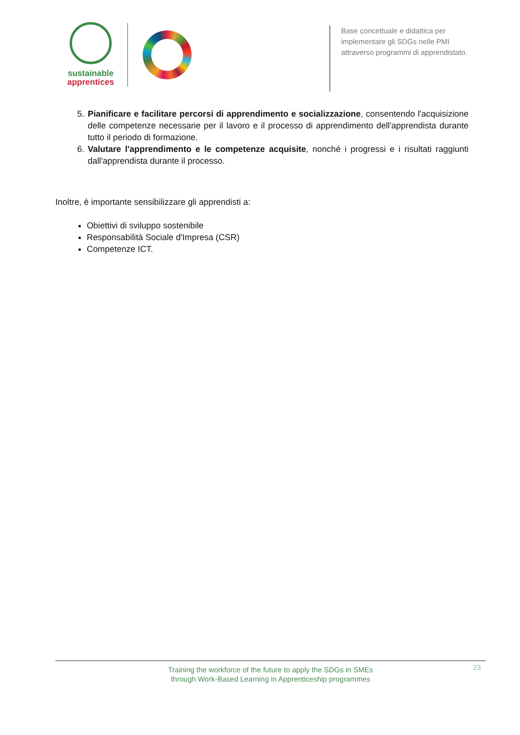sustainable
apprentices
Base concettuale e didattica per implementare gli SDGs nelle PMI attraverso programmi di apprendistato.
5. Pianificare e facilitare percorsi di apprendimento e socializzazione, consentendo l'acquisizione delle competenze necessarie per il lavoro e il processo di apprendimento dell'apprendista durante tutto il periodo di formazione.
6. Valutare l'apprendimento e le competenze acquisite, nonché i progressi e i risultati raggiunti dall'apprendista durante il processo.
Inoltre, è importante sensibilizzare gli apprendisti a:
Obiettivi di sviluppo sostenibile
Responsabilità Sociale d'Impresa (CSR)
Competenze ICT.
Training the workforce of the future to apply the SDGs in SMEs
through Work-Based Learning in Apprenticeship programmes
23